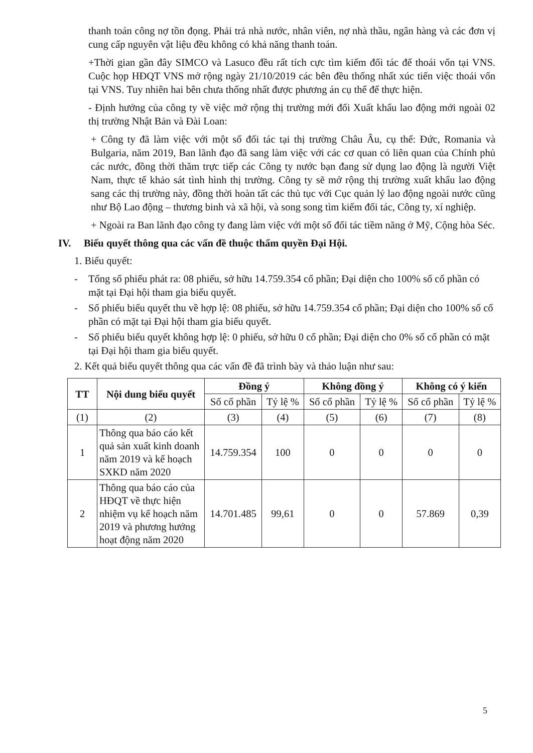thanh toán công nợ tồn đọng. Phải trả nhà nước, nhân viên, nợ nhà thầu, ngân hàng và các đơn vị cung cấp nguyên vật liệu đều không có khả năng thanh toán.
+Thời gian gần đây SIMCO và Lasuco đều rất tích cực tìm kiếm đối tác để thoái vốn tại VNS. Cuộc họp HĐQT VNS mở rộng ngày 21/10/2019 các bên đều thống nhất xúc tiến việc thoái vốn tại VNS. Tuy nhiên hai bên chưa thống nhất được phương án cụ thể để thực hiện.
- Định hướng của công ty về việc mở rộng thị trường mới đối Xuất khẩu lao động mới ngoài 02 thị trường Nhật Bản và Đài Loan:
+ Công ty đã làm việc với một số đối tác tại thị trường Châu Âu, cụ thể: Đức, Romania và Bulgaria, năm 2019, Ban lãnh đạo đã sang làm việc với các cơ quan có liên quan của Chính phủ các nước, đồng thời thăm trực tiếp các Công ty nước bạn đang sử dụng lao động là người Việt Nam, thực tế khảo sát tình hình thị trường. Công ty sẽ mở rộng thị trường xuất khẩu lao động sang các thị trường này, đồng thời hoàn tất các thủ tục với Cục quản lý lao động ngoài nước cũng như Bộ Lao động – thương binh và xã hội, và song song tìm kiếm đối tác, Công ty, xí nghiệp.
+ Ngoài ra Ban lãnh đạo công ty đang làm việc với một số đối tác tiềm năng ở Mỹ, Cộng hòa Séc.
IV. Biểu quyết thông qua các vấn đề thuộc thẩm quyền Đại Hội.
1. Biểu quyết:
- Tổng số phiếu phát ra: 08 phiếu, sở hữu 14.759.354 cổ phần; Đại diện cho 100% số cổ phần có mặt tại Đại hội tham gia biểu quyết.
- Số phiếu biểu quyết thu về hợp lệ: 08 phiếu, sở hữu 14.759.354 cổ phần; Đại diện cho 100% số cổ phần có mặt tại Đại hội tham gia biểu quyết.
- Số phiếu biểu quyết không hợp lệ: 0 phiếu, sở hữu 0 cổ phần; Đại diện cho 0% số cổ phần có mặt tại Đại hội tham gia biểu quyết.
2. Kết quả biểu quyết thông qua các vấn đề đã trình bày và thảo luận như sau:
| TT | Nội dung biểu quyết | Đồng ý | | Không đồng ý | | Không có ý kiến | |
| --- | --- | --- | --- | --- | --- | --- | --- |
| | | Số cổ phần | Tỷ lệ % | Số cổ phần | Tỷ lệ % | Số cổ phần | Tỷ lệ % |
| (1) | (2) | (3) | (4) | (5) | (6) | (7) | (8) |
| 1 | Thông qua báo cáo kết quả sản xuất kinh doanh năm 2019 và kế hoạch SXKD năm 2020 | 14.759.354 | 100 | 0 | 0 | 0 | 0 |
| 2 | Thông qua báo cáo của HĐQT về thực hiện nhiệm vụ kế hoạch năm 2019 và phương hướng hoạt động năm 2020 | 14.701.485 | 99,61 | 0 | 0 | 57.869 | 0,39 |
5